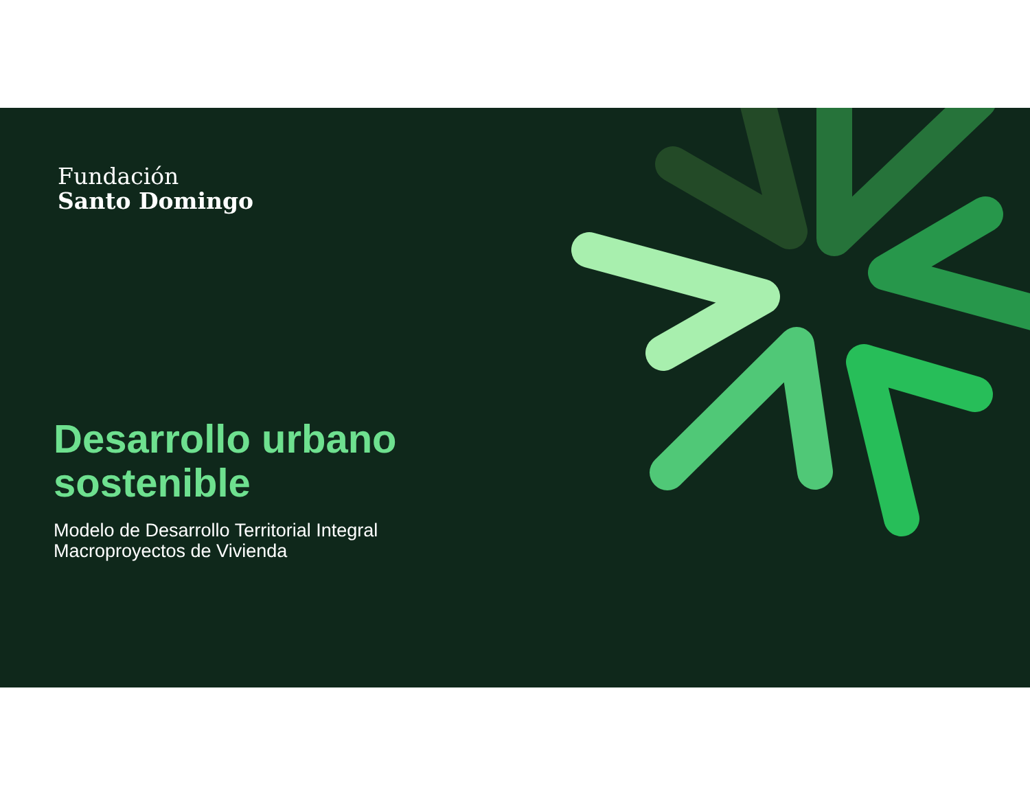Fundación
Santo Domingo
Desarrollo urbano
sostenible
Modelo de Desarrollo Territorial Integral
Macroproyectos de Vivienda